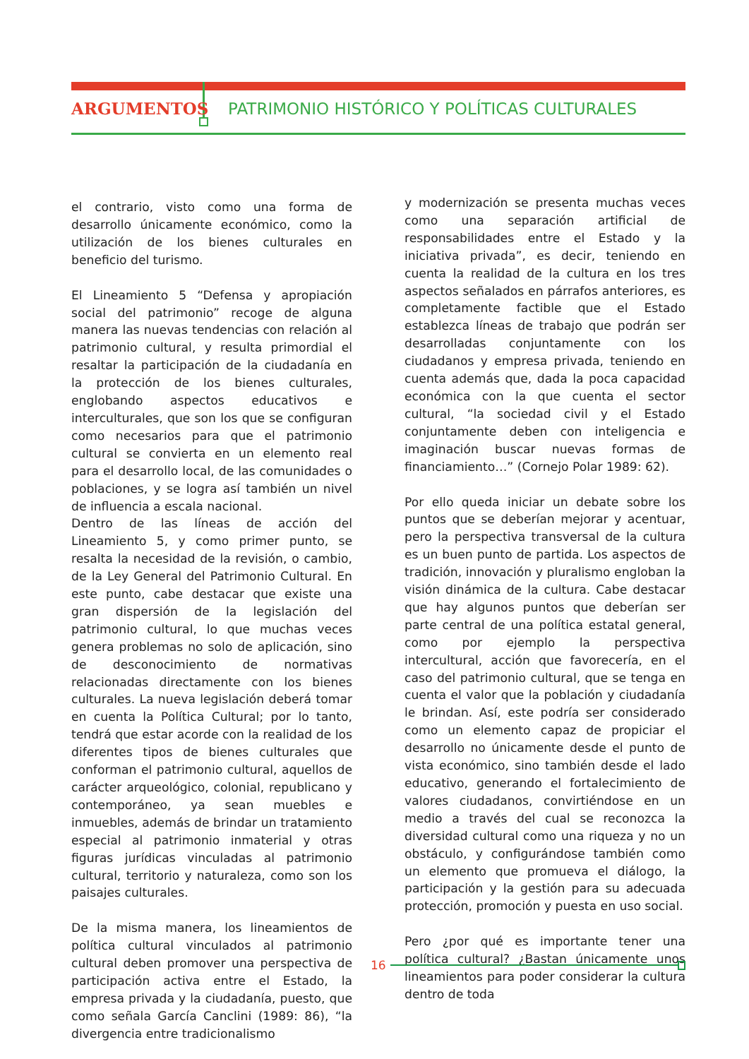ARGUMENTOS PATRIMONIO HISTÓRICO Y POLÍTICAS CULTURALES
el contrario, visto como una forma de desarrollo únicamente económico, como la utilización de los bienes culturales en beneficio del turismo.
El Lineamiento 5 “Defensa y apropiación social del patrimonio” recoge de alguna manera las nuevas tendencias con relación al patrimonio cultural, y resulta primordial el resaltar la participación de la ciudadanía en la protección de los bienes culturales, englobando aspectos educativos e interculturales, que son los que se configuran como necesarios para que el patrimonio cultural se convierta en un elemento real para el desarrollo local, de las comunidades o poblaciones, y se logra así también un nivel de influencia a escala nacional.
Dentro de las líneas de acción del Lineamiento 5, y como primer punto, se resalta la necesidad de la revisión, o cambio, de la Ley General del Patrimonio Cultural. En este punto, cabe destacar que existe una gran dispersión de la legislación del patrimonio cultural, lo que muchas veces genera problemas no solo de aplicación, sino de desconocimiento de normativas relacionadas directamente con los bienes culturales. La nueva legislación deberá tomar en cuenta la Política Cultural; por lo tanto, tendrá que estar acorde con la realidad de los diferentes tipos de bienes culturales que conforman el patrimonio cultural, aquellos de carácter arqueológico, colonial, republicano y contemporáneo, ya sean muebles e inmuebles, además de brindar un tratamiento especial al patrimonio inmaterial y otras figuras jurídicas vinculadas al patrimonio cultural, territorio y naturaleza, como son los paisajes culturales.
De la misma manera, los lineamientos de política cultural vinculados al patrimonio cultural deben promover una perspectiva de participación activa entre el Estado, la empresa privada y la ciudadanía, puesto, que como señala García Canclini (1989: 86), “la divergencia entre tradicionalismo
y modernización se presenta muchas veces como una separación artificial de responsabilidades entre el Estado y la iniciativa privada”, es decir, teniendo en cuenta la realidad de la cultura en los tres aspectos señalados en párrafos anteriores, es completamente factible que el Estado establezca líneas de trabajo que podrán ser desarrolladas conjuntamente con los ciudadanos y empresa privada, teniendo en cuenta además que, dada la poca capacidad económica con la que cuenta el sector cultural, “la sociedad civil y el Estado conjuntamente deben con inteligencia e imaginación buscar nuevas formas de financiamiento…” (Cornejo Polar 1989: 62).
Por ello queda iniciar un debate sobre los puntos que se deberían mejorar y acentuar, pero la perspectiva transversal de la cultura es un buen punto de partida. Los aspectos de tradición, innovación y pluralismo engloban la visión dinámica de la cultura. Cabe destacar que hay algunos puntos que deberían ser parte central de una política estatal general, como por ejemplo la perspectiva intercultural, acción que favorecería, en el caso del patrimonio cultural, que se tenga en cuenta el valor que la población y ciudadanía le brindan. Así, este podría ser considerado como un elemento capaz de propiciar el desarrollo no únicamente desde el punto de vista económico, sino también desde el lado educativo, generando el fortalecimiento de valores ciudadanos, convirtiéndose en un medio a través del cual se reconozca la diversidad cultural como una riqueza y no un obstáculo, y configurándose también como un elemento que promueva el diálogo, la participación y la gestión para su adecuada protección, promoción y puesta en uso social.
Pero ¿por qué es importante tener una política cultural? ¿Bastan únicamente unos lineamientos para poder considerar la cultura dentro de toda
16